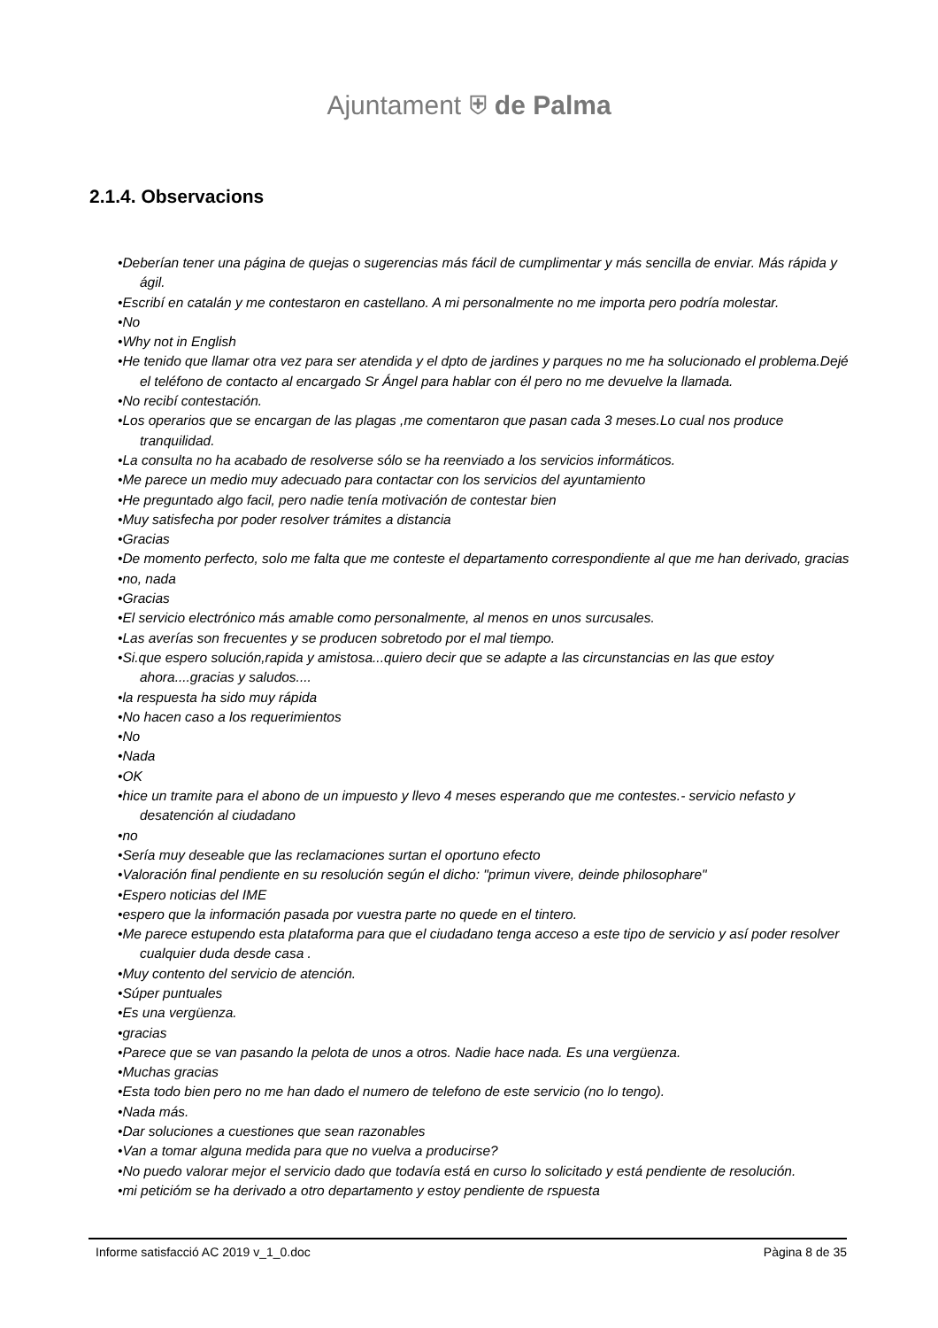Ajuntament ⛨ de Palma
2.1.4. Observacions
•Deberían tener una página de quejas o sugerencias más fácil de cumplimentar y más sencilla de enviar. Más rápida y ágil.
•Escribí en catalán y me contestaron en castellano. A mi personalmente no me importa pero podría molestar.
•No
•Why not in English
•He tenido que llamar otra vez para ser atendida y el dpto de jardines y parques no me ha solucionado el problema.Dejé el teléfono de contacto al encargado Sr Ángel para hablar con él pero no me devuelve la llamada.
•No recibí contestación.
•Los operarios que se encargan de las plagas ,me comentaron que pasan cada 3 meses.Lo cual nos produce tranquilidad.
•La consulta no ha acabado de resolverse sólo se ha reenviado a los servicios informáticos.
•Me parece un medio muy adecuado para contactar con los servicios del ayuntamiento
•He preguntado algo facil, pero nadie tenía motivación de contestar bien
•Muy satisfecha por poder resolver trámites a distancia
•Gracias
•De momento perfecto, solo me falta que me conteste el departamento correspondiente al que me han derivado, gracias
•no, nada
•Gracias
•El servicio electrónico más amable como personalmente, al menos en unos surcusales.
•Las averías son frecuentes y se producen sobretodo por el mal tiempo.
•Si.que espero solución,rapida y amistosa...quiero decir que se adapte a las circunstancias en las que estoy ahora....gracias y saludos....
•la respuesta ha sido muy rápida
•No hacen caso a los requerimientos
•No
•Nada
•OK
•hice un tramite para el abono de un impuesto y llevo 4 meses esperando que me contestes.- servicio nefasto y desatención al ciudadano
•no
•Sería muy deseable que las reclamaciones surtan el oportuno efecto
•Valoración final pendiente en su resolución según el dicho: "primun vivere, deinde philosophare"
•Espero noticias del IME
•espero que la información pasada por vuestra parte no quede en el tintero.
•Me parece estupendo esta plataforma para que el ciudadano tenga acceso a este tipo de servicio y así poder resolver cualquier duda desde casa .
•Muy contento del servicio de atención.
•Súper puntuales
•Es una vergüenza.
•gracias
•Parece que se van pasando la pelota de unos a otros. Nadie hace nada. Es una vergüenza.
•Muchas gracias
•Esta todo bien pero no me han dado el numero de telefono de este servicio (no lo tengo).
•Nada más.
•Dar soluciones a cuestiones que sean razonables
•Van a tomar alguna medida para que no vuelva a producirse?
•No puedo valorar mejor el servicio dado que todavía está en curso lo solicitado y está pendiente de resolución.
•mi peticióm se ha derivado a otro departamento y estoy pendiente de rspuesta
Informe satisfacció AC 2019 v_1_0.doc Pàgina 8 de 35